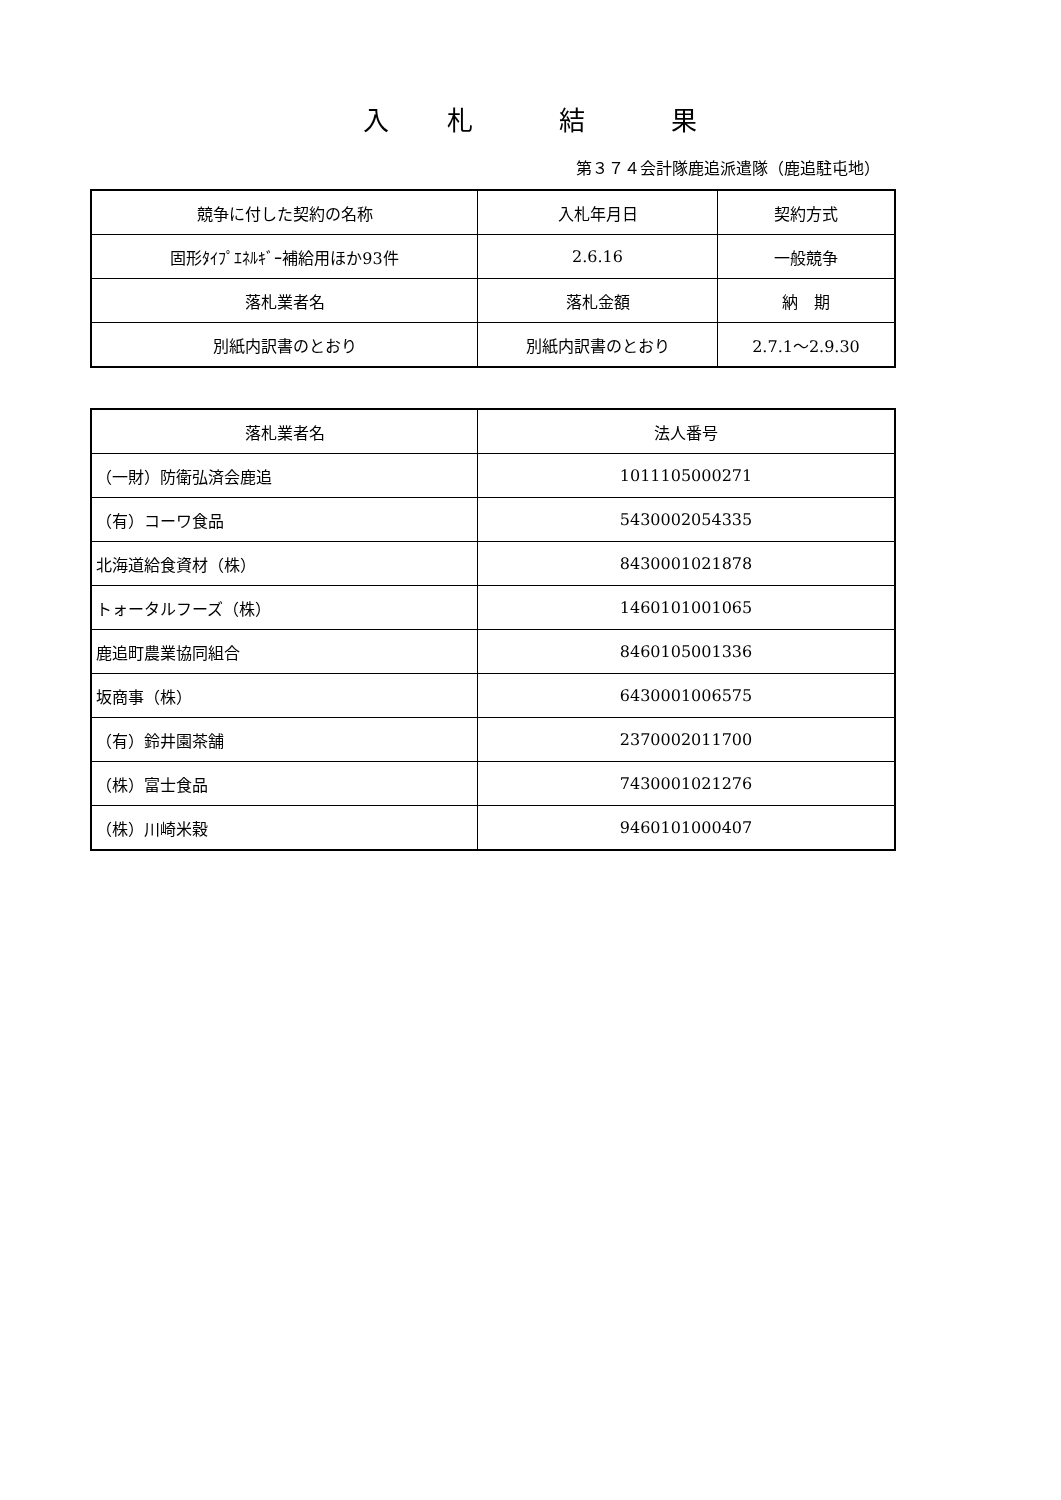入　　札　　　結　　　果
第３７４会計隊鹿追派遣隊（鹿追駐屯地）
| 競争に付した契約の名称 | 入札年月日 | 契約方式 |
| --- | --- | --- |
| 固形ﾀｲﾌﾟｴﾈﾙｷﾞｰ補給用ほか93件 | 2.6.16 | 一般競争 |
| 落札業者名 | 落札金額 | 納 期 |
| 別紙内訳書のとおり | 別紙内訳書のとおり | 2.7.1～2.9.30 |
| 落札業者名 | 法人番号 |
| --- | --- |
| （一財）防衛弘済会鹿追 | 1011105000271 |
| （有）コーワ食品 | 5430002054335 |
| 北海道給食資材（株） | 8430001021878 |
| トォータルフーズ（株） | 1460101001065 |
| 鹿追町農業協同組合 | 8460105001336 |
| 坂商事（株） | 6430001006575 |
| （有）鈴井園茶舗 | 2370002011700 |
| （株）富士食品 | 7430001021276 |
| （株）川崎米穀 | 9460101000407 |